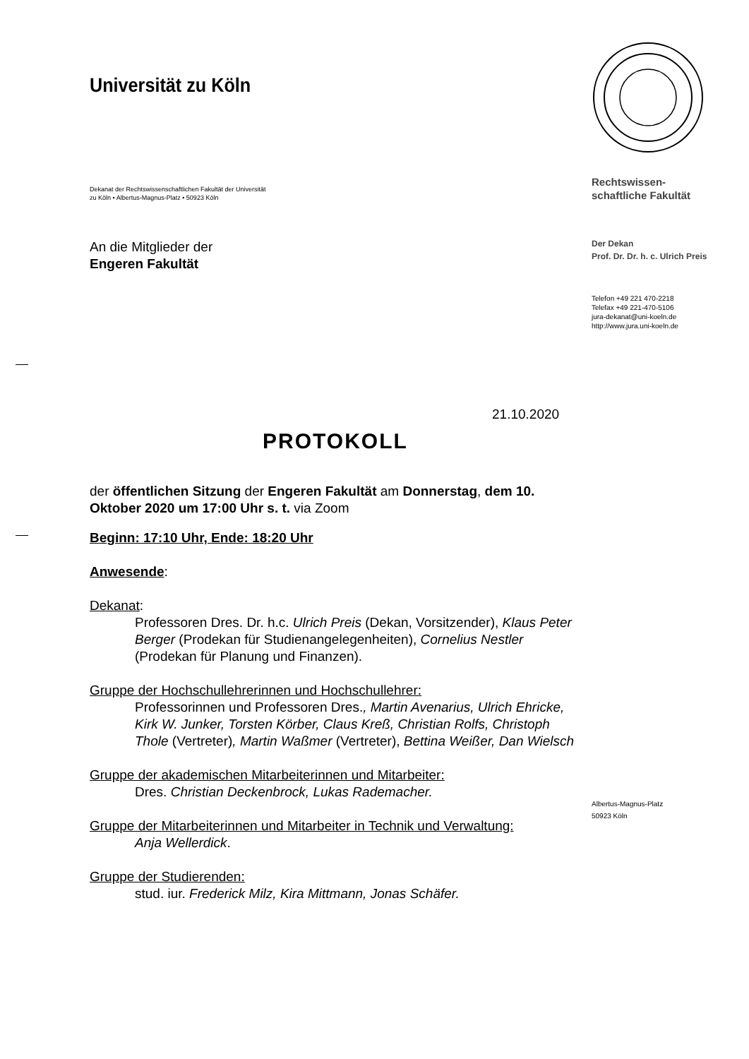Universität zu Köln
Dekanat der Rechtswissenschaftlichen Fakultät der Universität
zu Köln • Albertus-Magnus-Platz • 50923 Köln
An die Mitglieder der
Engeren Fakultät
21.10.2020
PROTOKOLL
der öffentlichen Sitzung der Engeren Fakultät am Donnerstag, dem 10. Oktober 2020 um 17:00 Uhr s. t. via Zoom
Beginn: 17:10 Uhr, Ende: 18:20 Uhr
Anwesende:
Dekanat:
Professoren Dres. Dr. h.c. Ulrich Preis (Dekan, Vorsitzender), Klaus Peter Berger (Prodekan für Studienangelegenheiten), Cornelius Nestler (Prodekan für Planung und Finanzen).
Gruppe der Hochschullehrerinnen und Hochschullehrer:
Professorinnen und Professoren Dres., Martin Avenarius, Ulrich Ehricke, Kirk W. Junker, Torsten Körber, Claus Kreß, Christian Rolfs, Christoph Thole (Vertreter), Martin Waßmer (Vertreter), Bettina Weißer, Dan Wielsch
Gruppe der akademischen Mitarbeiterinnen und Mitarbeiter:
Dres. Christian Deckenbrock, Lukas Rademacher.
Gruppe der Mitarbeiterinnen und Mitarbeiter in Technik und Verwaltung:
Anja Wellerdick.
Gruppe der Studierenden:
stud. iur. Frederick Milz, Kira Mittmann, Jonas Schäfer.
Rechtswissen-
schaftliche Fakultät
Der Dekan
Prof. Dr. Dr. h. c. Ulrich Preis
Telefon +49 221 470-2218
Telefax +49 221-470-5106
jura-dekanat@uni-koeln.de
http://www.jura.uni-koeln.de
Albertus-Magnus-Platz
50923 Köln